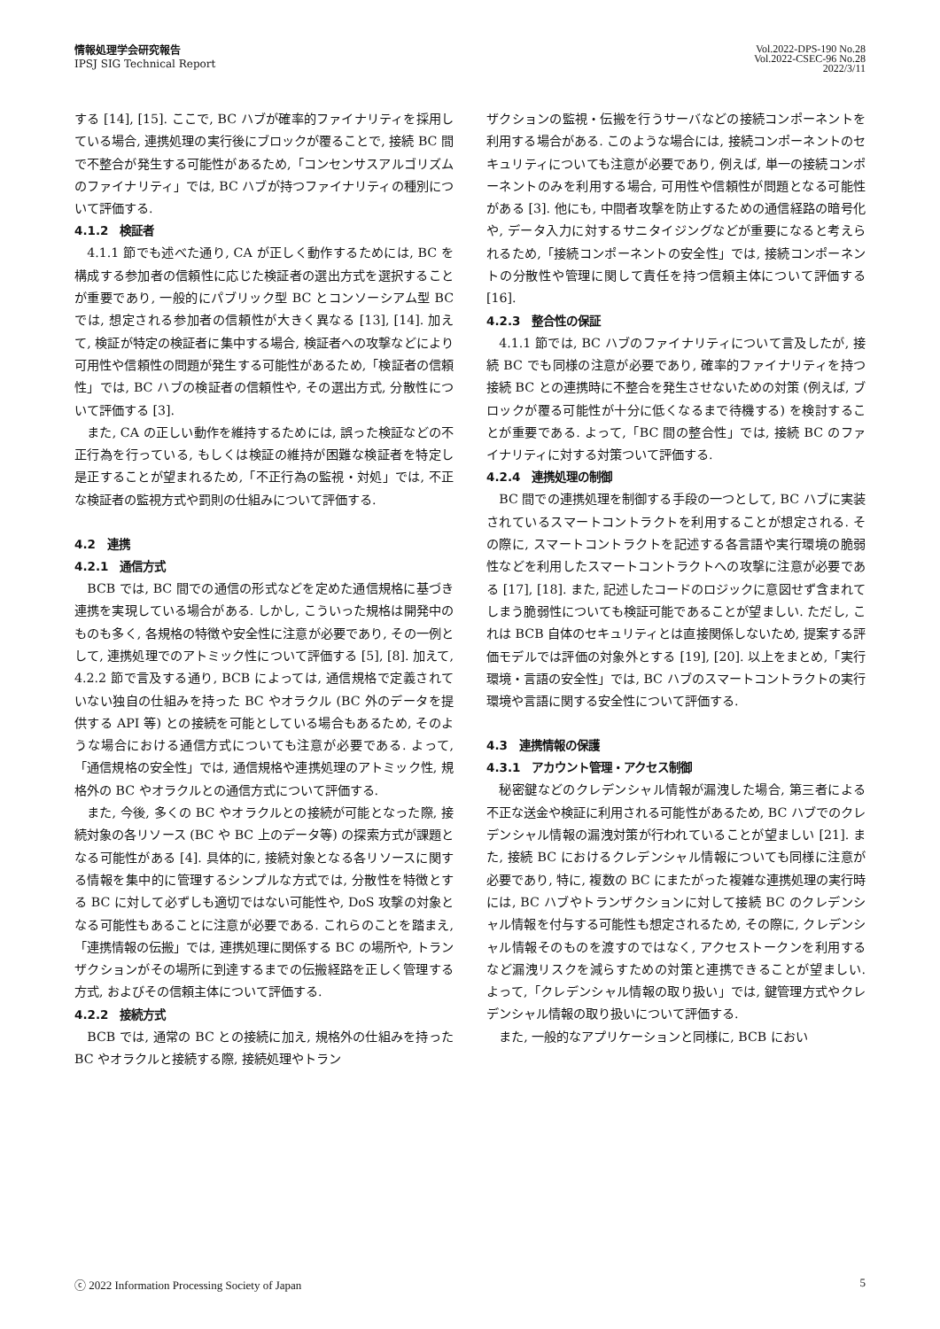情報処理学会研究報告
IPSJ SIG Technical Report
Vol.2022-DPS-190 No.28
Vol.2022-CSEC-96 No.28
2022/3/11
する [14], [15]. ここで, BC ハブが確率的ファイナリティを採用している場合, 連携処理の実行後にブロックが覆ることで, 接続 BC 間で不整合が発生する可能性があるため,「コンセンサスアルゴリズムのファイナリティ」では, BC ハブが持つファイナリティの種別について評価する.
4.1.2　検証者
4.1.1 節でも述べた通り, CA が正しく動作するためには, BC を構成する参加者の信頼性に応じた検証者の選出方式を選択することが重要であり, 一般的にパブリック型 BC とコンソーシアム型 BC では, 想定される参加者の信頼性が大きく異なる [13], [14]. 加えて, 検証が特定の検証者に集中する場合, 検証者への攻撃などにより可用性や信頼性の問題が発生する可能性があるため,「検証者の信頼性」では, BC ハブの検証者の信頼性や, その選出方式, 分散性について評価する [3].
また, CA の正しい動作を維持するためには, 誤った検証などの不正行為を行っている, もしくは検証の維持が困難な検証者を特定し是正することが望まれるため,「不正行為の監視・対処」では, 不正な検証者の監視方式や罰則の仕組みについて評価する.
4.2　連携
4.2.1　通信方式
BCB では, BC 間での通信の形式などを定めた通信規格に基づき連携を実現している場合がある. しかし, こういった規格は開発中のものも多く, 各規格の特徴や安全性に注意が必要であり, その一例として, 連携処理でのアトミック性について評価する [5], [8]. 加えて, 4.2.2 節で言及する通り, BCB によっては, 通信規格で定義されていない独自の仕組みを持った BC やオラクル (BC 外のデータを提供する API 等) との接続を可能としている場合もあるため, そのような場合における通信方式についても注意が必要である. よって,「通信規格の安全性」では, 通信規格や連携処理のアトミック性, 規格外の BC やオラクルとの通信方式について評価する.
また, 今後, 多くの BC やオラクルとの接続が可能となった際, 接続対象の各リソース (BC や BC 上のデータ等) の探索方式が課題となる可能性がある [4]. 具体的に, 接続対象となる各リソースに関する情報を集中的に管理するシンプルな方式では, 分散性を特徴とする BC に対して必ずしも適切ではない可能性や, DoS 攻撃の対象となる可能性もあることに注意が必要である. これらのことを踏まえ,「連携情報の伝搬」では, 連携処理に関係する BC の場所や, トランザクションがその場所に到達するまでの伝搬経路を正しく管理する方式, およびその信頼主体について評価する.
4.2.2　接続方式
BCB では, 通常の BC との接続に加え, 規格外の仕組みを持った BC やオラクルと接続する際, 接続処理やトラン
ザクションの監視・伝搬を行うサーバなどの接続コンポーネントを利用する場合がある. このような場合には, 接続コンポーネントのセキュリティについても注意が必要であり, 例えば, 単一の接続コンポーネントのみを利用する場合, 可用性や信頼性が問題となる可能性がある [3]. 他にも, 中間者攻撃を防止するための通信経路の暗号化や, データ入力に対するサニタイジングなどが重要になると考えられるため,「接続コンポーネントの安全性」では, 接続コンポーネントの分散性や管理に関して責任を持つ信頼主体について評価する [16].
4.2.3　整合性の保証
4.1.1 節では, BC ハブのファイナリティについて言及したが, 接続 BC でも同様の注意が必要であり, 確率的ファイナリティを持つ接続 BC との連携時に不整合を発生させないための対策 (例えば, ブロックが覆る可能性が十分に低くなるまで待機する) を検討することが重要である. よって,「BC 間の整合性」では, 接続 BC のファイナリティに対する対策ついて評価する.
4.2.4　連携処理の制御
BC 間での連携処理を制御する手段の一つとして, BC ハブに実装されているスマートコントラクトを利用することが想定される. その際に, スマートコントラクトを記述する各言語や実行環境の脆弱性などを利用したスマートコントラクトへの攻撃に注意が必要である [17], [18]. また, 記述したコードのロジックに意図せず含まれてしまう脆弱性についても検証可能であることが望ましい. ただし, これは BCB 自体のセキュリティとは直接関係しないため, 提案する評価モデルでは評価の対象外とする [19], [20]. 以上をまとめ,「実行環境・言語の安全性」では, BC ハブのスマートコントラクトの実行環境や言語に関する安全性について評価する.
4.3　連携情報の保護
4.3.1　アカウント管理・アクセス制御
秘密鍵などのクレデンシャル情報が漏洩した場合, 第三者による不正な送金や検証に利用される可能性があるため, BC ハブでのクレデンシャル情報の漏洩対策が行われていることが望ましい [21]. また, 接続 BC におけるクレデンシャル情報についても同様に注意が必要であり, 特に, 複数の BC にまたがった複雑な連携処理の実行時には, BC ハブやトランザクションに対して接続 BC のクレデンシャル情報を付与する可能性も想定されるため, その際に, クレデンシャル情報そのものを渡すのではなく, アクセストークンを利用するなど漏洩リスクを減らすための対策と連携できることが望ましい. よって,「クレデンシャル情報の取り扱い」では, 鍵管理方式やクレデンシャル情報の取り扱いについて評価する.
また, 一般的なアプリケーションと同様に, BCB におい
ⓒ 2022 Information Processing Society of Japan 5